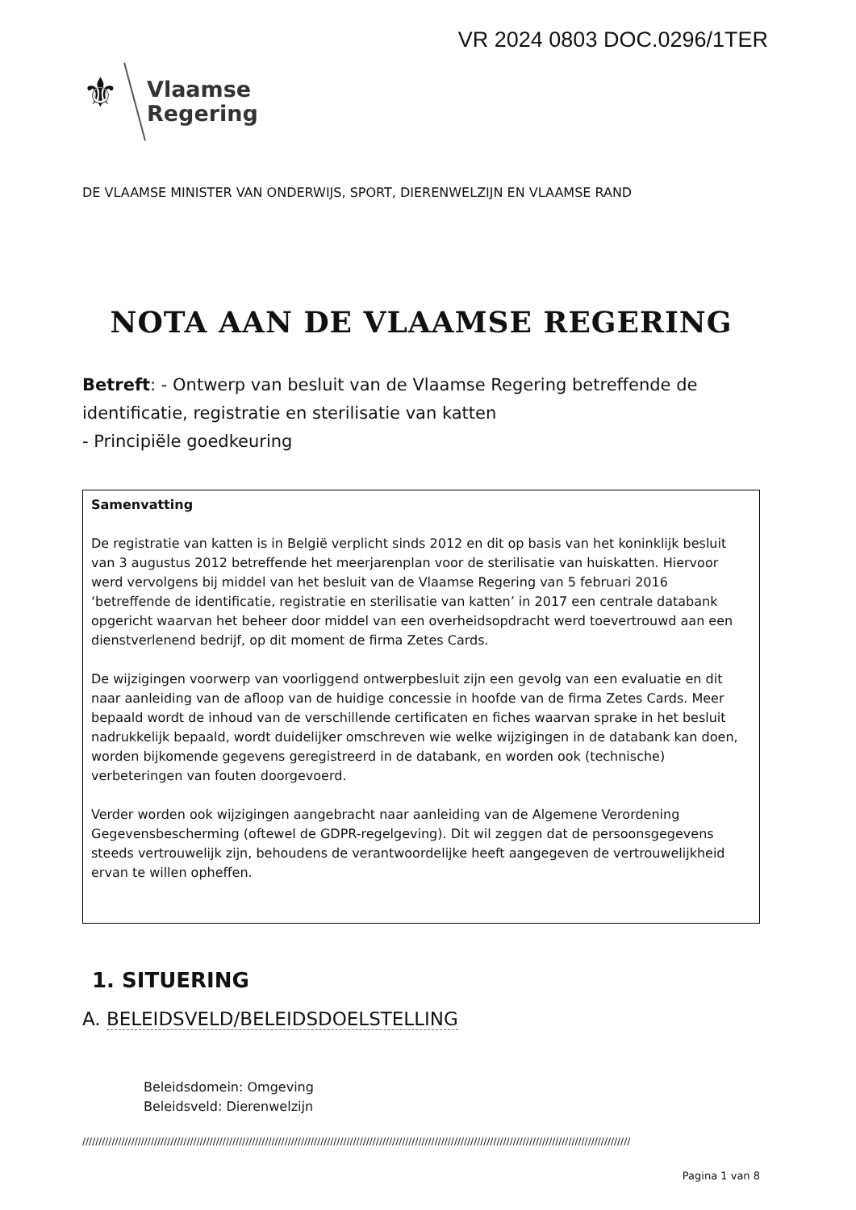VR 2024 0803 DOC.0296/1TER
⚜
Vlaamse
Regering
DE VLAAMSE MINISTER VAN ONDERWIJS, SPORT, DIERENWELZIJN EN VLAAMSE RAND
NOTA AAN DE VLAAMSE REGERING
Betreft: - Ontwerp van besluit van de Vlaamse Regering betreffende de identificatie, registratie en sterilisatie van katten
- Principiële goedkeuring
Samenvatting
De registratie van katten is in België verplicht sinds 2012 en dit op basis van het koninklijk besluit van 3 augustus 2012 betreffende het meerjarenplan voor de sterilisatie van huiskatten. Hiervoor werd vervolgens bij middel van het besluit van de Vlaamse Regering van 5 februari 2016 ‘betreffende de identificatie, registratie en sterilisatie van katten’ in 2017 een centrale databank opgericht waarvan het beheer door middel van een overheidsopdracht werd toevertrouwd aan een dienstverlenend bedrijf, op dit moment de firma Zetes Cards.
De wijzigingen voorwerp van voorliggend ontwerpbesluit zijn een gevolg van een evaluatie en dit naar aanleiding van de afloop van de huidige concessie in hoofde van de firma Zetes Cards. Meer bepaald wordt de inhoud van de verschillende certificaten en fiches waarvan sprake in het besluit nadrukkelijk bepaald, wordt duidelijker omschreven wie welke wijzigingen in de databank kan doen, worden bijkomende gegevens geregistreerd in de databank, en worden ook (technische) verbeteringen van fouten doorgevoerd.
Verder worden ook wijzigingen aangebracht naar aanleiding van de Algemene Verordening Gegevensbescherming (oftewel de GDPR-regelgeving). Dit wil zeggen dat de persoonsgegevens steeds vertrouwelijk zijn, behoudens de verantwoordelijke heeft aangegeven de vertrouwelijkheid ervan te willen opheffen.
1. SITUERING
A. BELEIDSVELD/BELEIDSDOELSTELLING
Beleidsdomein: Omgeving
Beleidsveld: Dierenwelzijn
////////////////////////////////////////////////////////////////////////////////////////////////////////////////////////////////////////////////////////////////////////
Pagina 1 van 8